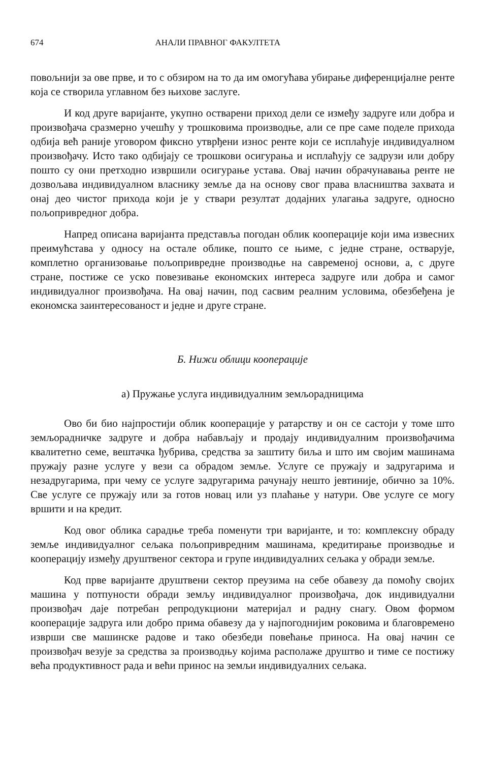674 АНАЛИ ПРАВНОГ ФАКУЛТЕТА
повољнији за ове прве, и то с обзиром на то да им омогућава убирање диференцијалне ренте која се створила углавном без њихове заслуге.
И код друге варијанте, укупно остварени приход дели се између задруге или добра и произвођача сразмерно учешћу у трошковима производње, али се пре саме поделе прихода одбија већ раније уговором фиксно утврђени износ ренте који се исплаћује индивидуалном произвођачу. Исто тако одбијају се трошкови осигурања и исплаћују се задрузи или добру пошто су они претходно извршили осигурање устава. Овај начин обрачунавања ренте не дозвољава индивидуалном власнику земље да на основу свог права власништва захвата и онај део чистог прихода који је у ствари резултат додајних улагања задруге, односно пољопривредног добра.
Напред описана варијанта представља погодан облик кооперације који има извесних преимућстава у односу на остале облике, пошто се њиме, с једне стране, остварује, комплетно организовање пољопривредне производње на савременој основи, а, с друге стране, постиже се уско повезивање економских интереса задруге или добра и самог индивидуалног произвођача. На овај начин, под сасвим реалним условима, обезбеђена је економска заинтересованост и једне и друге стране.
Б. Нижи облици кооперације
а) Пружање услуга индивидуалним земљорадницима
Ово би био најпростији облик кооперације у ратарству и он се састоји у томе што земљорадничке задруге и добра набављају и продају индивидуалним произвођачима квалитетно семе, вештачка ђубрива, средства за заштиту биља и што им својим машинама пружају разне услуге у вези са обрадом земље. Услуге се пружају и задругарима и незадругарима, при чему се услуге задругарима рачунају нешто јевтиније, обично за 10%. Све услуге се пружају или за готов новац или уз плаћање у натури. Ове услуге се могу вршити и на кредит.
Код овог облика сарадње треба поменути три варијанте, и то: комплексну обраду земље индивидуалног сељака пољопривредним машинама, кредитирање производње и кооперацију између друштвеног сектора и групе индивидуалних сељака у обради земље.
Код прве варијанте друштвени сектор преузима на себе обавезу да помоћу својих машина у потпуности обради земљу индивидуалног произвођача, док индивидуални произвођач даје потребан репродукциони материјал и радну снагу. Овом формом кооперације задруга или добро прима обавезу да у најпогоднијим роковима и благовремено изврши све машинске радове и тако обезбеди повећање приноса. На овај начин се произвођач везује за средства за производњу којима располаже друштво и тиме се постижу већа продуктивност рада и већи принос на земљи индивидуалних сељака.